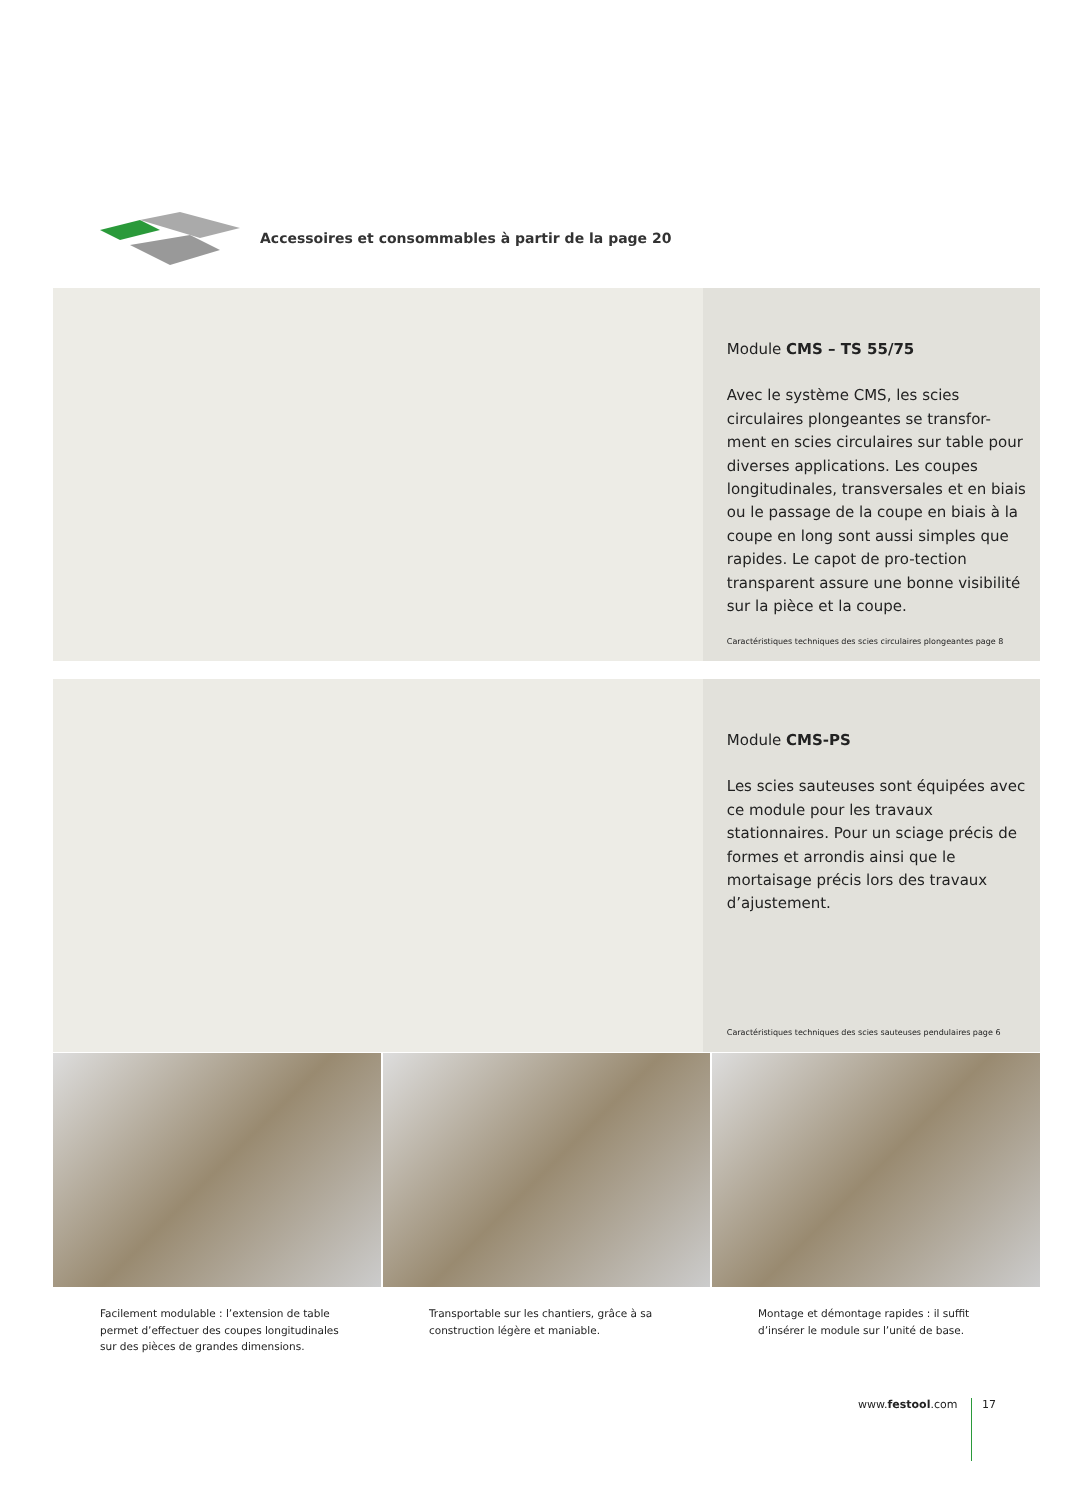Accessoires et consommables à partir de la page 20
Module CMS – TS 55/75
Avec le système CMS, les scies circulaires plongeantes se transfor-ment en scies circulaires sur table pour diverses applications. Les coupes longitudinales, transversales et en biais ou le passage de la coupe en biais à la coupe en long sont aussi simples que rapides. Le capot de pro-tection transparent assure une bonne visibilité sur la pièce et la coupe.
Caractéristiques techniques des scies circulaires plongeantes page 8
Module CMS-PS
Les scies sauteuses sont équipées avec ce module pour les travaux stationnaires. Pour un sciage précis de formes et arrondis ainsi que le mortaisage précis lors des travaux d’ajustement.
Caractéristiques techniques des scies sauteuses pendulaires page 6
Facilement modulable : l’extension de table permet d’effectuer des coupes longitudinales sur des pièces de grandes dimensions.
Transportable sur les chantiers, grâce à sa construction légère et maniable.
Montage et démontage rapides : il suffit d’insérer le module sur l’unité de base.
www.festool.com 17